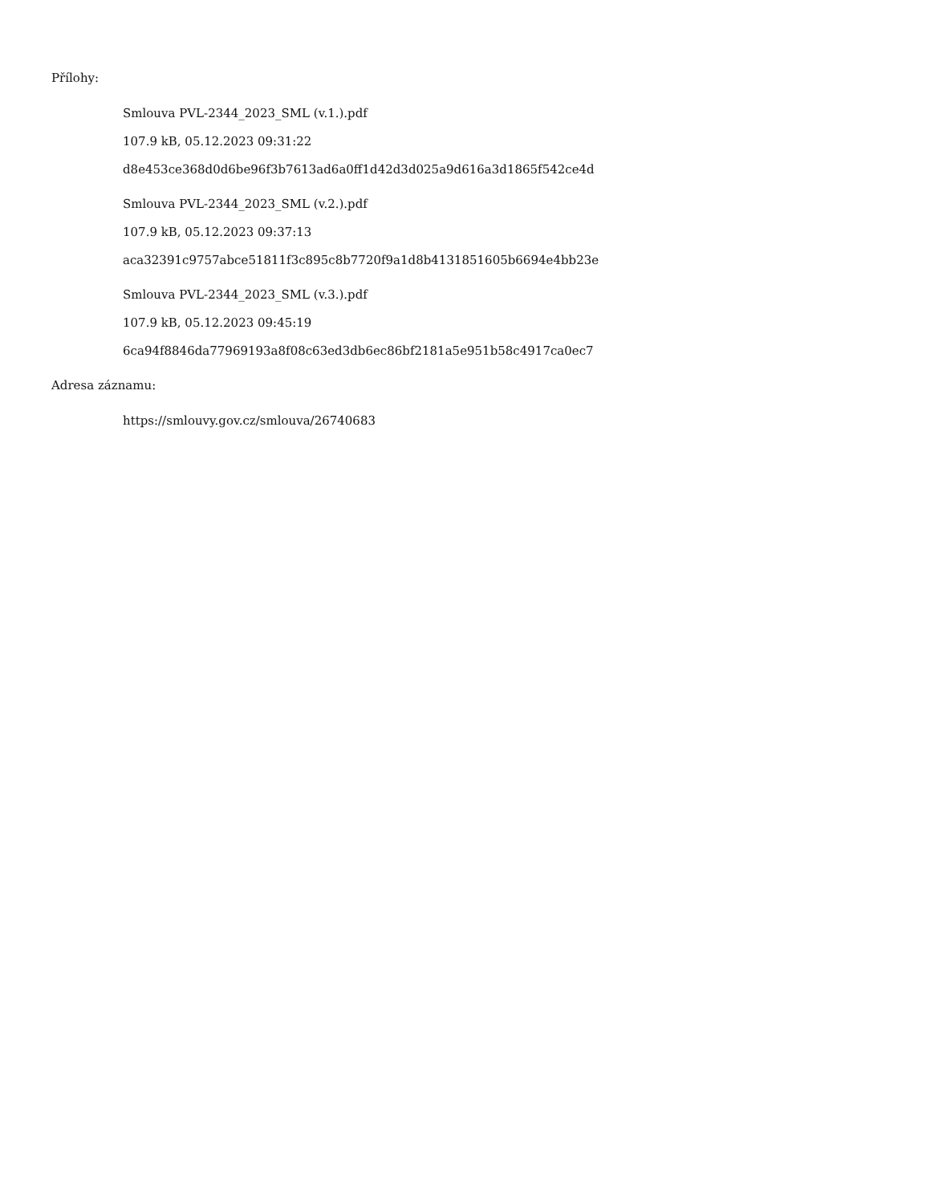Přílohy:
Smlouva PVL-2344_2023_SML (v.1.).pdf
107.9 kB, 05.12.2023 09:31:22
d8e453ce368d0d6be96f3b7613ad6a0ff1d42d3d025a9d616a3d1865f542ce4d
Smlouva PVL-2344_2023_SML (v.2.).pdf
107.9 kB, 05.12.2023 09:37:13
aca32391c9757abce51811f3c895c8b7720f9a1d8b4131851605b6694e4bb23e
Smlouva PVL-2344_2023_SML (v.3.).pdf
107.9 kB, 05.12.2023 09:45:19
6ca94f8846da77969193a8f08c63ed3db6ec86bf2181a5e951b58c4917ca0ec7
Adresa záznamu:
https://smlouvy.gov.cz/smlouva/26740683